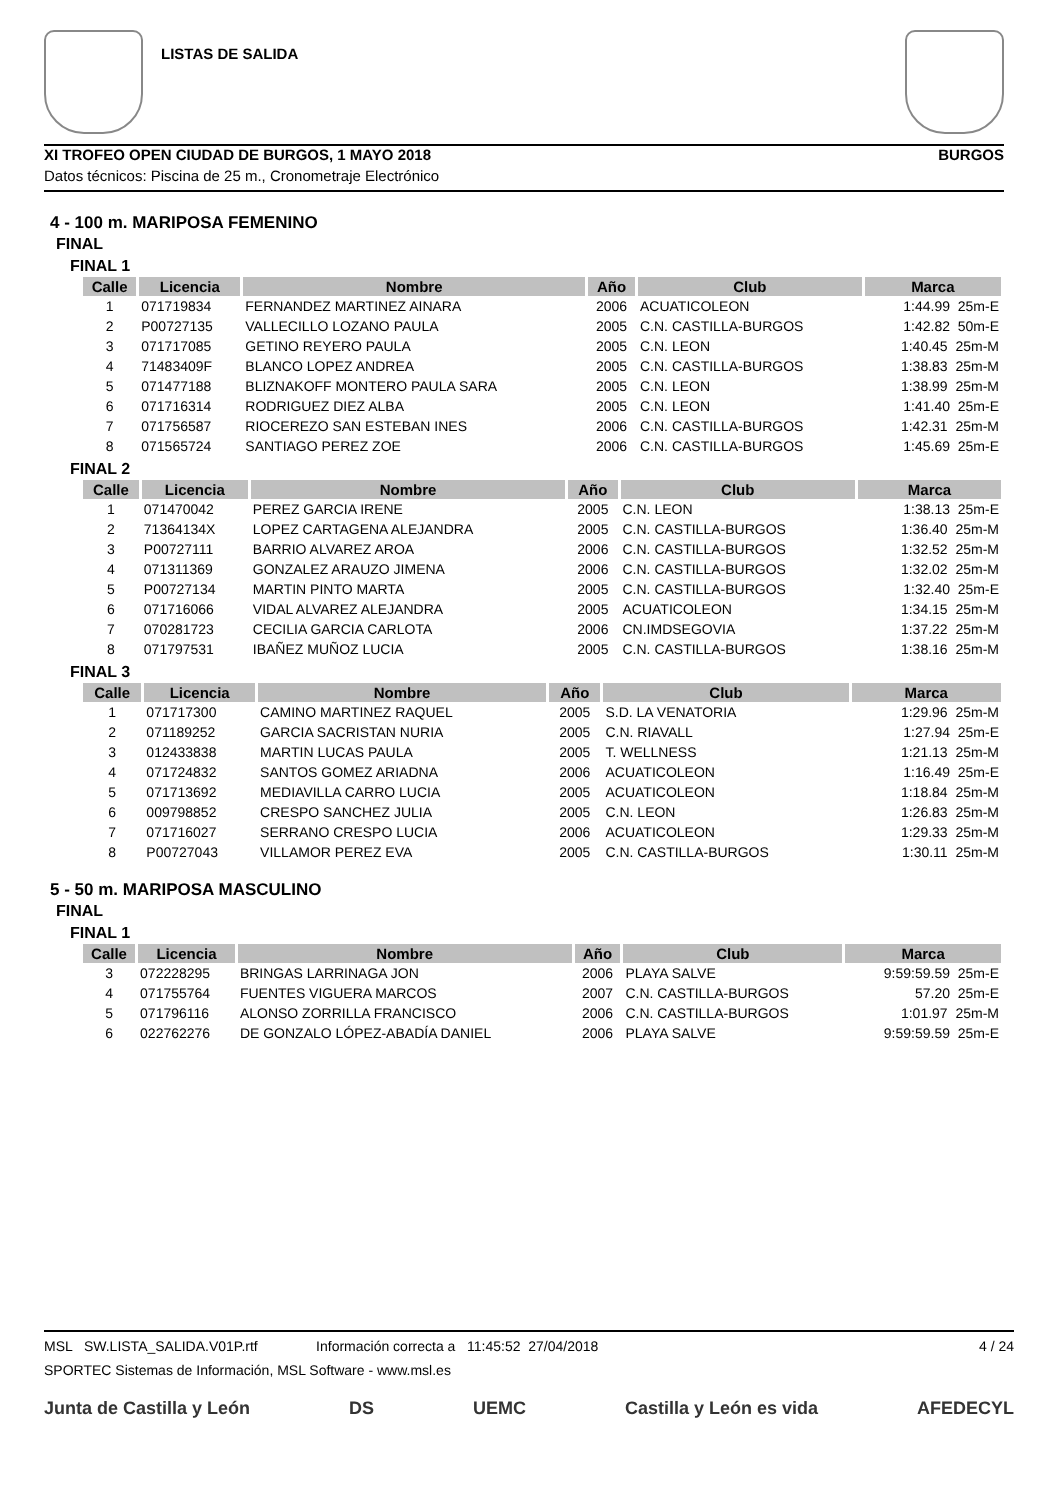LISTAS DE SALIDA
XI TROFEO OPEN CIUDAD DE BURGOS, 1 MAYO 2018 BURGOS
Datos técnicos: Piscina de 25 m., Cronometraje Electrónico
4 - 100 m. MARIPOSA FEMENINO
FINAL
FINAL 1
| Calle | Licencia | Nombre | Año | Club | Marca |
| --- | --- | --- | --- | --- | --- |
| 1 | 071719834 | FERNANDEZ MARTINEZ AINARA | 2006 | ACUATICOLEON | 1:44.99 25m-E |
| 2 | P00727135 | VALLECILLO LOZANO PAULA | 2005 | C.N. CASTILLA-BURGOS | 1:42.82 50m-E |
| 3 | 071717085 | GETINO REYERO PAULA | 2005 | C.N. LEON | 1:40.45 25m-M |
| 4 | 71483409F | BLANCO LOPEZ ANDREA | 2005 | C.N. CASTILLA-BURGOS | 1:38.83 25m-M |
| 5 | 071477188 | BLIZNAKOFF MONTERO PAULA SARA | 2005 | C.N. LEON | 1:38.99 25m-M |
| 6 | 071716314 | RODRIGUEZ DIEZ ALBA | 2005 | C.N. LEON | 1:41.40 25m-E |
| 7 | 071756587 | RIOCEREZO SAN ESTEBAN INES | 2006 | C.N. CASTILLA-BURGOS | 1:42.31 25m-M |
| 8 | 071565724 | SANTIAGO PEREZ ZOE | 2006 | C.N. CASTILLA-BURGOS | 1:45.69 25m-E |
FINAL 2
| Calle | Licencia | Nombre | Año | Club | Marca |
| --- | --- | --- | --- | --- | --- |
| 1 | 071470042 | PEREZ GARCIA IRENE | 2005 | C.N. LEON | 1:38.13 25m-E |
| 2 | 71364134X | LOPEZ CARTAGENA ALEJANDRA | 2005 | C.N. CASTILLA-BURGOS | 1:36.40 25m-M |
| 3 | P00727111 | BARRIO ALVAREZ AROA | 2006 | C.N. CASTILLA-BURGOS | 1:32.52 25m-M |
| 4 | 071311369 | GONZALEZ ARAUZO JIMENA | 2006 | C.N. CASTILLA-BURGOS | 1:32.02 25m-M |
| 5 | P00727134 | MARTIN PINTO MARTA | 2005 | C.N. CASTILLA-BURGOS | 1:32.40 25m-E |
| 6 | 071716066 | VIDAL ALVAREZ ALEJANDRA | 2005 | ACUATICOLEON | 1:34.15 25m-M |
| 7 | 070281723 | CECILIA GARCIA CARLOTA | 2006 | CN.IMDSEGOVIA | 1:37.22 25m-M |
| 8 | 071797531 | IBAÑEZ MUÑOZ LUCIA | 2005 | C.N. CASTILLA-BURGOS | 1:38.16 25m-M |
FINAL 3
| Calle | Licencia | Nombre | Año | Club | Marca |
| --- | --- | --- | --- | --- | --- |
| 1 | 071717300 | CAMINO MARTINEZ RAQUEL | 2005 | S.D. LA VENATORIA | 1:29.96 25m-M |
| 2 | 071189252 | GARCIA SACRISTAN NURIA | 2005 | C.N. RIAVALL | 1:27.94 25m-E |
| 3 | 012433838 | MARTIN LUCAS PAULA | 2005 | T. WELLNESS | 1:21.13 25m-M |
| 4 | 071724832 | SANTOS GOMEZ ARIADNA | 2006 | ACUATICOLEON | 1:16.49 25m-E |
| 5 | 071713692 | MEDIAVILLA CARRO LUCIA | 2005 | ACUATICOLEON | 1:18.84 25m-M |
| 6 | 009798852 | CRESPO SANCHEZ JULIA | 2005 | C.N. LEON | 1:26.83 25m-M |
| 7 | 071716027 | SERRANO CRESPO LUCIA | 2006 | ACUATICOLEON | 1:29.33 25m-M |
| 8 | P00727043 | VILLAMOR PEREZ EVA | 2005 | C.N. CASTILLA-BURGOS | 1:30.11 25m-M |
5 - 50 m. MARIPOSA MASCULINO
FINAL
FINAL 1
| Calle | Licencia | Nombre | Año | Club | Marca |
| --- | --- | --- | --- | --- | --- |
| 3 | 072228295 | BRINGAS LARRINAGA JON | 2006 | PLAYA SALVE | 9:59:59.59 25m-E |
| 4 | 071755764 | FUENTES VIGUERA MARCOS | 2007 | C.N. CASTILLA-BURGOS | 57.20 25m-E |
| 5 | 071796116 | ALONSO ZORRILLA FRANCISCO | 2006 | C.N. CASTILLA-BURGOS | 1:01.97 25m-M |
| 6 | 022762276 | DE GONZALO LÓPEZ-ABADÍA DANIEL | 2006 | PLAYA SALVE | 9:59:59.59 25m-E |
MSL SW.LISTA_SALIDA.V01P.rtf Información correcta a 11:45:52 27/04/2018 4 / 24
SPORTEC Sistemas de Información, MSL Software - www.msl.es
Junta de Castilla y León DS UEMC Castilla y León es vida AFEDECYL